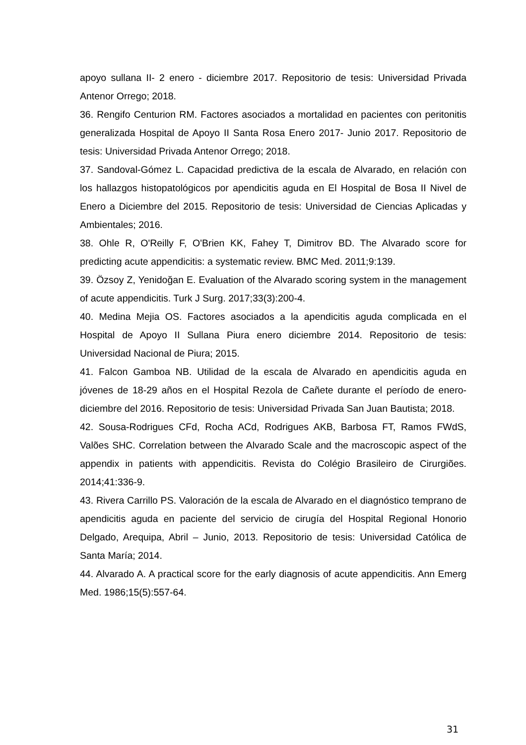apoyo sullana II- 2 enero - diciembre 2017. Repositorio de tesis: Universidad Privada Antenor Orrego; 2018.
36. Rengifo Centurion RM. Factores asociados a mortalidad en pacientes con peritonitis generalizada Hospital de Apoyo II Santa Rosa Enero 2017- Junio 2017. Repositorio de tesis: Universidad Privada Antenor Orrego; 2018.
37. Sandoval-Gómez L. Capacidad predictiva de la escala de Alvarado, en relación con los hallazgos histopatológicos por apendicitis aguda en El Hospital de Bosa II Nivel de Enero a Diciembre del 2015. Repositorio de tesis: Universidad de Ciencias Aplicadas y Ambientales; 2016.
38. Ohle R, O'Reilly F, O'Brien KK, Fahey T, Dimitrov BD. The Alvarado score for predicting acute appendicitis: a systematic review. BMC Med. 2011;9:139.
39. Özsoy Z, Yenidoğan E. Evaluation of the Alvarado scoring system in the management of acute appendicitis. Turk J Surg. 2017;33(3):200-4.
40. Medina Mejia OS. Factores asociados a la apendicitis aguda complicada en el Hospital de Apoyo II Sullana Piura enero diciembre 2014. Repositorio de tesis: Universidad Nacional de Piura; 2015.
41. Falcon Gamboa NB. Utilidad de la escala de Alvarado en apendicitis aguda en jóvenes de 18-29 años en el Hospital Rezola de Cañete durante el período de enero-diciembre del 2016. Repositorio de tesis: Universidad Privada San Juan Bautista; 2018.
42. Sousa-Rodrigues CFd, Rocha ACd, Rodrigues AKB, Barbosa FT, Ramos FWdS, Valões SHC. Correlation between the Alvarado Scale and the macroscopic aspect of the appendix in patients with appendicitis. Revista do Colégio Brasileiro de Cirurgiões. 2014;41:336-9.
43. Rivera Carrillo PS. Valoración de la escala de Alvarado en el diagnóstico temprano de apendicitis aguda en paciente del servicio de cirugía del Hospital Regional Honorio Delgado, Arequipa, Abril – Junio, 2013. Repositorio de tesis: Universidad Católica de Santa María; 2014.
44. Alvarado A. A practical score for the early diagnosis of acute appendicitis. Ann Emerg Med. 1986;15(5):557-64.
31